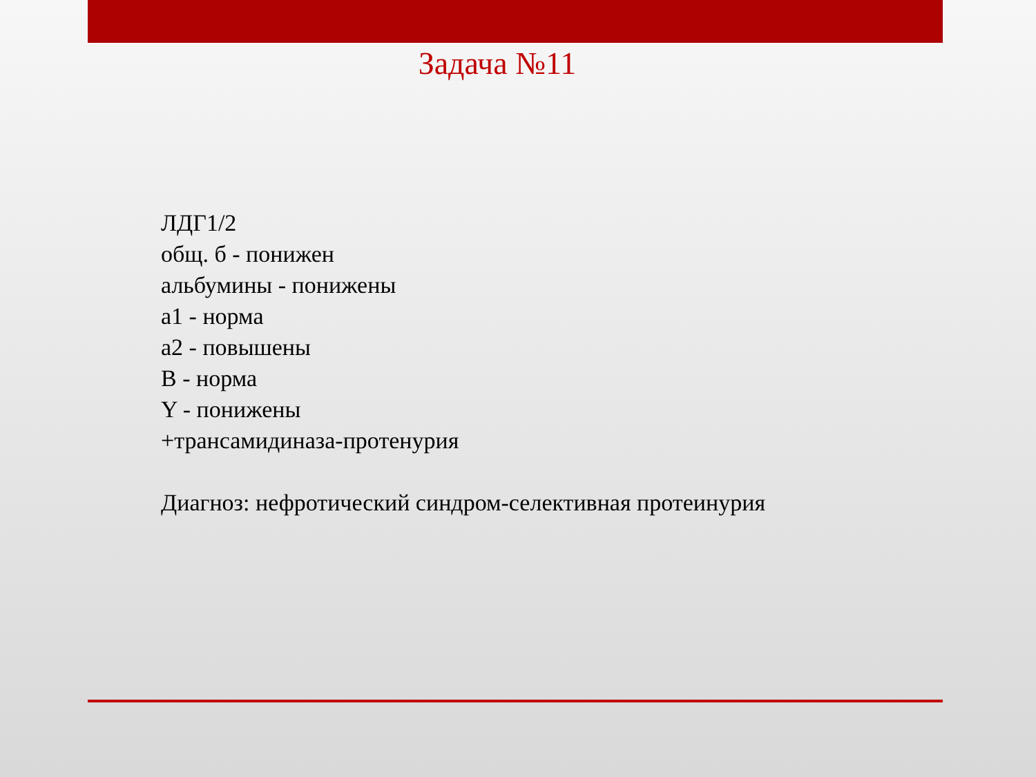Задача №11
ЛДГ1/2
общ. б - понижен
альбумины - понижены
а1 - норма
а2 - повышены
В - норма
Y - понижены
+трансамидиназа-протенурия
Диагноз: нефротический синдром-селективная протеинурия